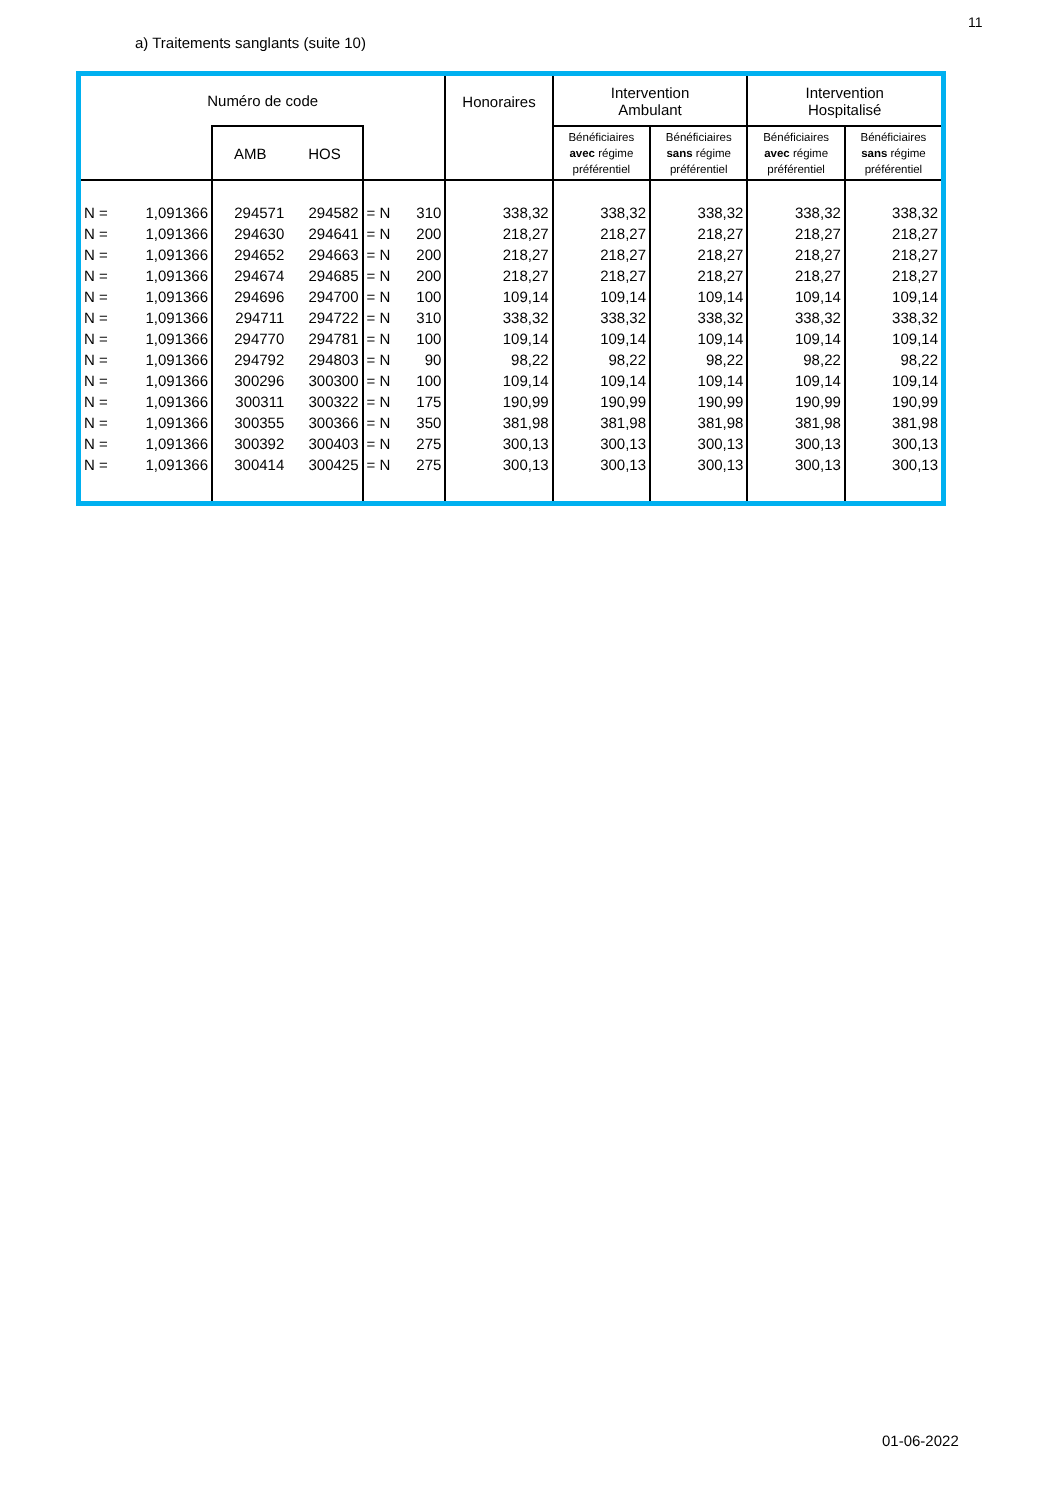11
a) Traitements sanglants (suite 10)
| Numéro de code | | | | | | Honoraires | Intervention Ambulant | | Intervention Hospitalisé | |
| --- | --- | --- | --- | --- | --- | --- | --- | --- | --- | --- |
| | | AMB | HOS | | | | Bénéficiaires avec régime préférentiel | Bénéficiaires sans régime préférentiel | Bénéficiaires avec régime préférentiel | Bénéficiaires sans régime préférentiel |
| N = | 1,091366 | 294571 | 294582 | = N | 310 | 338,32 | 338,32 | 338,32 | 338,32 | 338,32 |
| N = | 1,091366 | 294630 | 294641 | = N | 200 | 218,27 | 218,27 | 218,27 | 218,27 | 218,27 |
| N = | 1,091366 | 294652 | 294663 | = N | 200 | 218,27 | 218,27 | 218,27 | 218,27 | 218,27 |
| N = | 1,091366 | 294674 | 294685 | = N | 200 | 218,27 | 218,27 | 218,27 | 218,27 | 218,27 |
| N = | 1,091366 | 294696 | 294700 | = N | 100 | 109,14 | 109,14 | 109,14 | 109,14 | 109,14 |
| N = | 1,091366 | 294711 | 294722 | = N | 310 | 338,32 | 338,32 | 338,32 | 338,32 | 338,32 |
| N = | 1,091366 | 294770 | 294781 | = N | 100 | 109,14 | 109,14 | 109,14 | 109,14 | 109,14 |
| N = | 1,091366 | 294792 | 294803 | = N | 90 | 98,22 | 98,22 | 98,22 | 98,22 | 98,22 |
| N = | 1,091366 | 300296 | 300300 | = N | 100 | 109,14 | 109,14 | 109,14 | 109,14 | 109,14 |
| N = | 1,091366 | 300311 | 300322 | = N | 175 | 190,99 | 190,99 | 190,99 | 190,99 | 190,99 |
| N = | 1,091366 | 300355 | 300366 | = N | 350 | 381,98 | 381,98 | 381,98 | 381,98 | 381,98 |
| N = | 1,091366 | 300392 | 300403 | = N | 275 | 300,13 | 300,13 | 300,13 | 300,13 | 300,13 |
| N = | 1,091366 | 300414 | 300425 | = N | 275 | 300,13 | 300,13 | 300,13 | 300,13 | 300,13 |
01-06-2022